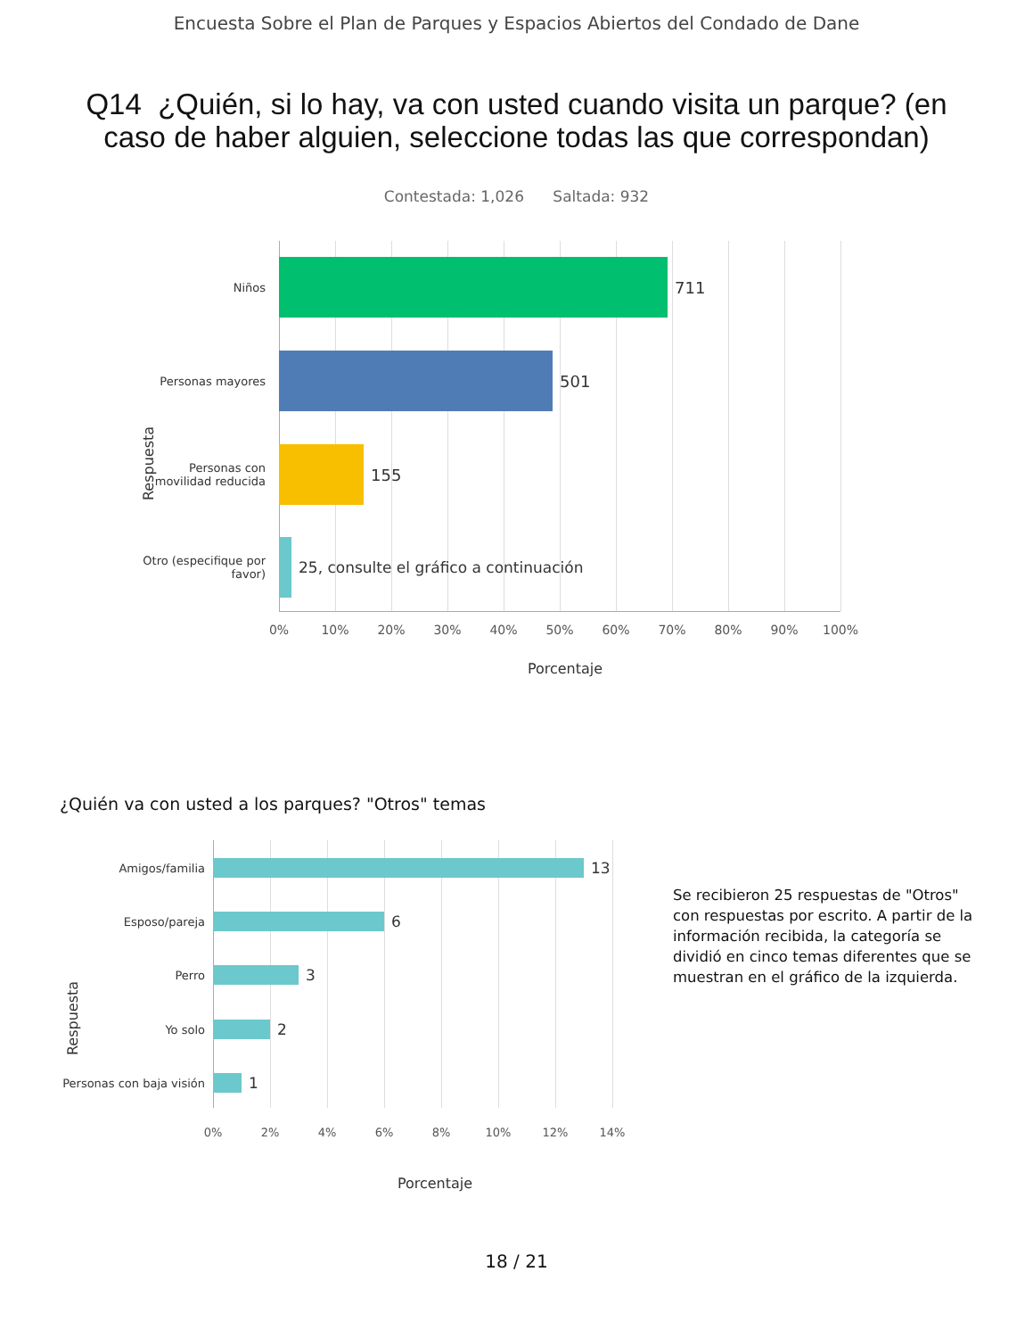Encuesta Sobre el Plan de Parques y Espacios Abiertos del Condado de Dane
Q14 ¿Quién, si lo hay, va con usted cuando visita un parque? (en caso de haber alguien, seleccione todas las que correspondan)
Contestada: 1,026 Saltada: 932
Respuesta
Niños
711
Personas mayores
501
Personas con movilidad reducida
155
Otro (especifique por favor)
25, consulte el gráfico a continuación
0% 10% 20% 30% 40% 50% 60% 70% 80% 90% 100%
Porcentaje
¿Quién va con usted a los parques? "Otros" temas
Respuesta
Amigos/familia
13
Esposo/pareja
6
Perro
3
Yo solo
2
Personas con baja visión
1
0% 2% 4% 6% 8% 10% 12% 14%
Porcentaje
Se recibieron 25 respuestas de "Otros" con respuestas por escrito. A partir de la información recibida, la categoría se dividió en cinco temas diferentes que se muestran en el gráfico de la izquierda.
18 / 21